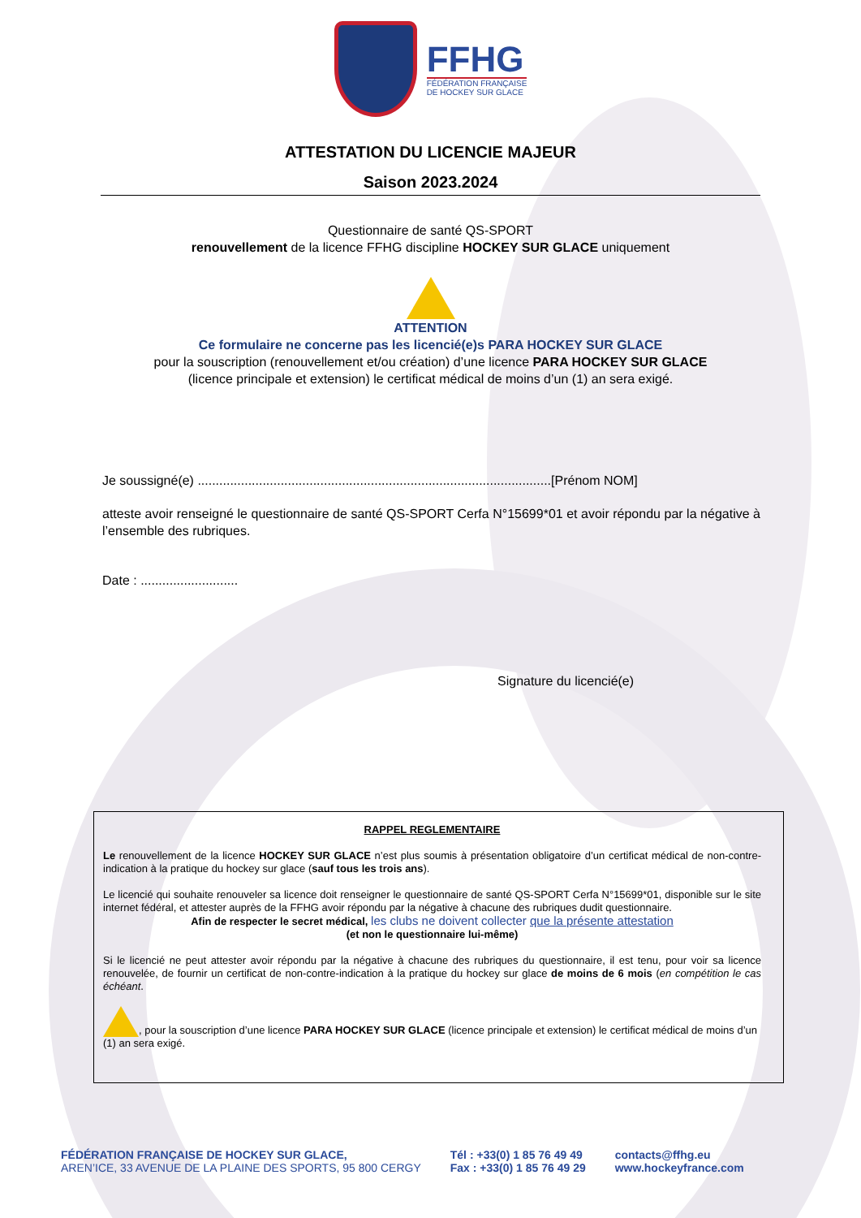FFHG
FÉDÉRATION FRANÇAISE
DE HOCKEY SUR GLACE
ATTESTATION DU LICENCIE MAJEUR
Saison 2023.2024
Questionnaire de santé QS-SPORT
renouvellement de la licence FFHG discipline HOCKEY SUR GLACE uniquement
ATTENTION
Ce formulaire ne concerne pas les licencié(e)s PARA HOCKEY SUR GLACE
pour la souscription (renouvellement et/ou création) d’une licence PARA HOCKEY SUR GLACE
(licence principale et extension) le certificat médical de moins d’un (1) an sera exigé.
Je soussigné(e) ..................................................................................................[Prénom NOM]
atteste avoir renseigné le questionnaire de santé QS-SPORT Cerfa N°15699*01 et avoir répondu par la négative à l’ensemble des rubriques.
Date : ...........................
Signature du licencié(e)
RAPPEL REGLEMENTAIRE
Le renouvellement de la licence HOCKEY SUR GLACE n’est plus soumis à présentation obligatoire d’un certificat médical de non-contre-indication à la pratique du hockey sur glace (sauf tous les trois ans).
Le licencié qui souhaite renouveler sa licence doit renseigner le questionnaire de santé QS-SPORT Cerfa N°15699*01, disponible sur le site internet fédéral, et attester auprès de la FFHG avoir répondu par la négative à chacune des rubriques dudit questionnaire.
Afin de respecter le secret médical, les clubs ne doivent collecter que la présente attestation
(et non le questionnaire lui-même)
Si le licencié ne peut attester avoir répondu par la négative à chacune des rubriques du questionnaire, il est tenu, pour voir sa licence renouvelée, de fournir un certificat de non-contre-indication à la pratique du hockey sur glace de moins de 6 mois (en compétition le cas échéant.
, pour la souscription d’une licence PARA HOCKEY SUR GLACE (licence principale et extension) le certificat médical de moins d’un (1) an sera exigé.
FÉDÉRATION FRANÇAISE DE HOCKEY SUR GLACE,
AREN’ICE, 33 AVENUE DE LA PLAINE DES SPORTS, 95 800 CERGY
Tél : +33(0) 1 85 76 49 49
Fax : +33(0) 1 85 76 49 29
contacts@ffhg.eu
www.hockeyfrance.com